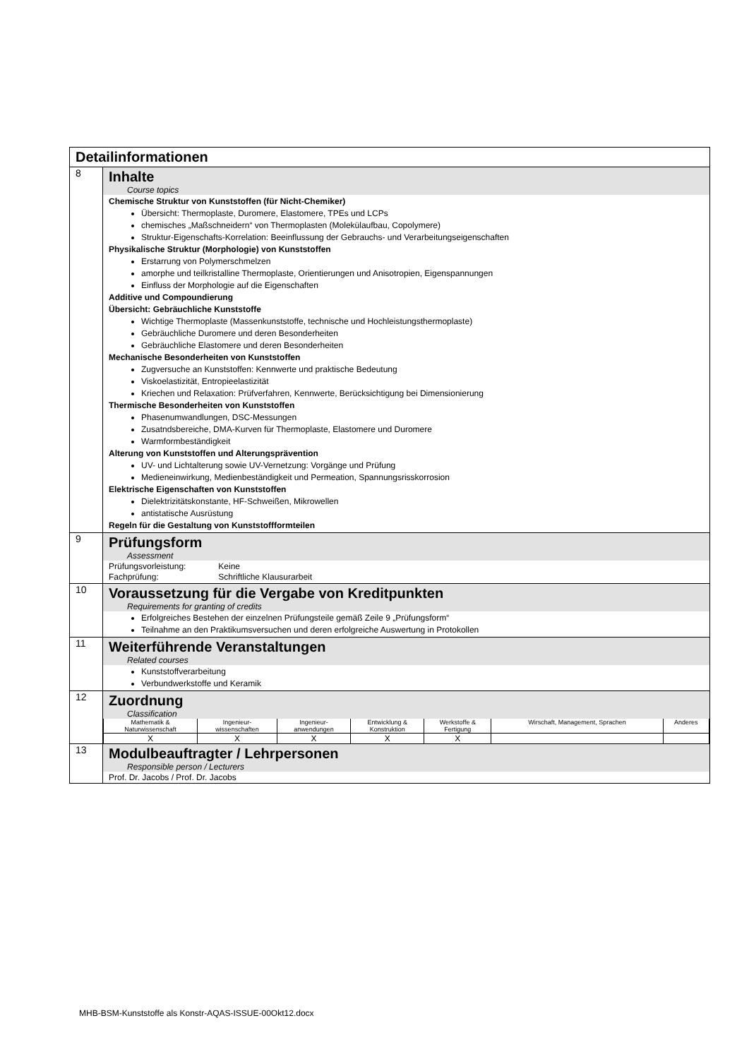| Detailinformationen | |
| 8 | Inhalte Course topics Chemische Struktur von Kunststoffen (für Nicht-Chemiker) Übersicht: Thermoplaste, Duromere, Elastomere, TPEs und LCPs chemisches „Maßschneidern“ von Thermoplasten (Molekülaufbau, Copolymere) Struktur-Eigenschafts-Korrelation: Beeinflussung der Gebrauchs- und Verarbeitungseigenschaften Physikalische Struktur (Morphologie) von Kunststoffen Erstarrung von Polymerschmelzen amorphe und teilkristalline Thermoplaste, Orientierungen und Anisotropien, Eigenspannungen Einfluss der Morphologie auf die Eigenschaften Additive und Compoundierung Übersicht: Gebräuchliche Kunststoffe Wichtige Thermoplaste (Massenkunststoffe, technische und Hochleistungsthermoplaste) Gebräuchliche Duromere und deren Besonderheiten Gebräuchliche Elastomere und deren Besonderheiten Mechanische Besonderheiten von Kunststoffen Zugversuche an Kunststoffen: Kennwerte und praktische Bedeutung Viskoelastizität, Entropieelastizität Kriechen und Relaxation: Prüfverfahren, Kennwerte, Berücksichtigung bei Dimensionierung Thermische Besonderheiten von Kunststoffen Phasenumwandlungen, DSC-Messungen Zusatndsbereiche, DMA-Kurven für Thermoplaste, Elastomere und Duromere Warmformbeständigkeit Alterung von Kunststoffen und Alterungsprävention UV- und Lichtalterung sowie UV-Vernetzung: Vorgänge und Prüfung Medieneinwirkung, Medienbeständigkeit und Permeation, Spannungsrisskorrosion Elektrische Eigenschaften von Kunststoffen Dielektrizitätskonstante, HF-Schweißen, Mikrowellen antistatische Ausrüstung Regeln für die Gestaltung von Kunststoffformteilen |
| 9 | Prüfungsform Assessment Prüfungsvorleistung: Keine Fachprüfung: Schriftliche Klausurarbeit |
| 10 | Voraussetzung für die Vergabe von Kreditpunkten Requirements for granting of credits Erfolgreiches Bestehen der einzelnen Prüfungsteile gemäß Zeile 9 „Prüfungsform“ Teilnahme an den Praktikumsversuchen und deren erfolgreiche Auswertung in Protokollen |
| 11 | Weiterführende Veranstaltungen Related courses Kunststoffverarbeitung Verbundwerkstoffe und Keramik |
| 12 | Zuordnung Classification / Mathematik & Naturwissenschaft / Ingenieur- wissenschaften / Ingenieur- anwendungen / Entwicklung & Konstruktion / Werkstoffe & Fertigung / Wirschaft, Management, Sprachen / Anderes / / X / X / X / X / X / / / |
| 13 | Modulbeauftragter / Lehrpersonen Responsible person / Lecturers Prof. Dr. Jacobs / Prof. Dr. Jacobs |
MHB-BSM-Kunststoffe als Konstr-AQAS-ISSUE-00Okt12.docx